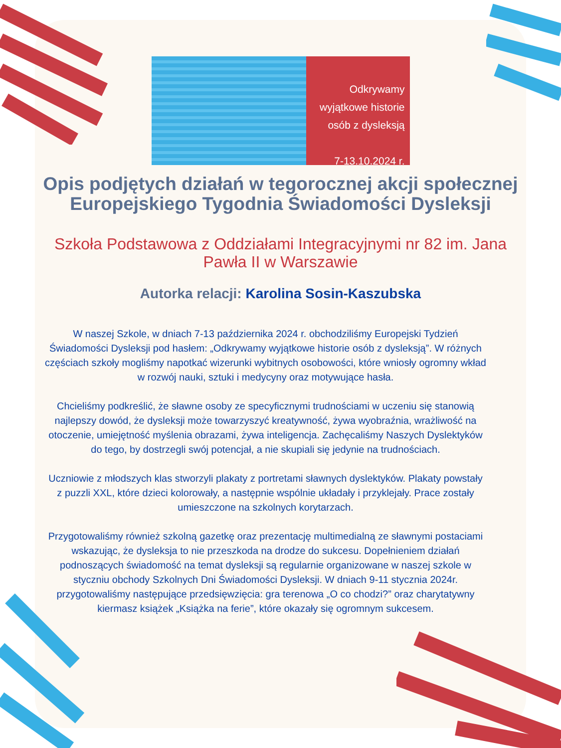Odkrywamy
wyjątkowe historie
osób z dysleksją
7-13.10.2024 r.
Opis podjętych działań w tegorocznej akcji społecznej Europejskiego Tygodnia Świadomości Dysleksji
Szkoła Podstawowa z Oddziałami Integracyjnymi nr 82 im. Jana Pawła II w Warszawie
Autorka relacji: Karolina Sosin-Kaszubska
W naszej Szkole, w dniach 7-13 października 2024 r. obchodziliśmy Europejski Tydzień Świadomości Dysleksji pod hasłem: „Odkrywamy wyjątkowe historie osób z dysleksją”. W różnych częściach szkoły mogliśmy napotkać wizerunki wybitnych osobowości, które wniosły ogromny wkład w rozwój nauki, sztuki i medycyny oraz motywujące hasła.
Chcieliśmy podkreślić, że sławne osoby ze specyficznymi trudnościami w uczeniu się stanowią najlepszy dowód, że dysleksji może towarzyszyć kreatywność, żywa wyobraźnia, wrażliwość na otoczenie, umiejętność myślenia obrazami, żywa inteligencja. Zachęcaliśmy Naszych Dyslektyków do tego, by dostrzegli swój potencjał, a nie skupiali się jedynie na trudnościach.
Uczniowie z młodszych klas stworzyli plakaty z portretami sławnych dyslektyków. Plakaty powstały z puzzli XXL, które dzieci kolorowały, a następnie wspólnie układały i przyklejały. Prace zostały umieszczone na szkolnych korytarzach.
Przygotowaliśmy również szkolną gazetkę oraz prezentację multimedialną ze sławnymi postaciami wskazując, że dysleksja to nie przeszkoda na drodze do sukcesu. Dopełnieniem działań podnoszących świadomość na temat dysleksji są regularnie organizowane w naszej szkole w styczniu obchody Szkolnych Dni Świadomości Dysleksji. W dniach 9-11 stycznia 2024r. przygotowaliśmy następujące przedsięwzięcia: gra terenowa „O co chodzi?” oraz charytatywny kiermasz książek „Książka na ferie”, które okazały się ogromnym sukcesem.